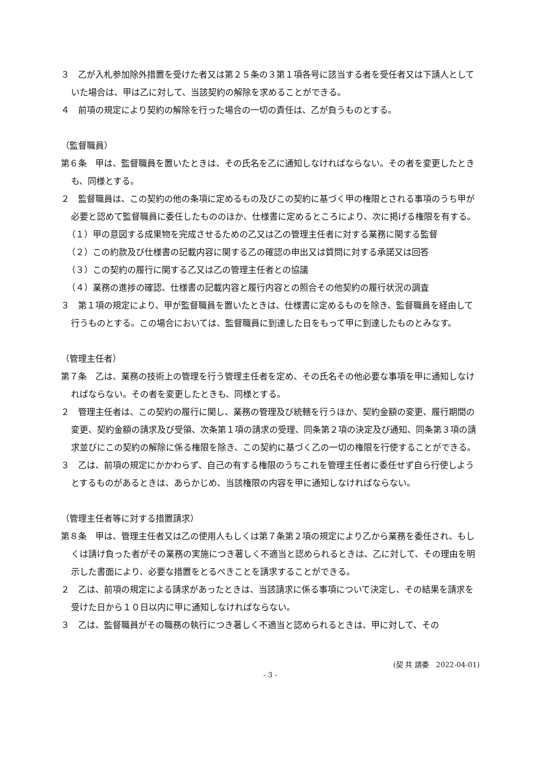３　乙が入札参加除外措置を受けた者又は第２５条の３第１項各号に該当する者を受任者又は下請人としていた場合は、甲は乙に対して、当該契約の解除を求めることができる。
４　前項の規定により契約の解除を行った場合の一切の責任は、乙が負うものとする。
（監督職員）
第６条　甲は、監督職員を置いたときは、その氏名を乙に通知しなければならない。その者を変更したときも、同様とする。
２　監督職員は、この契約の他の条項に定めるもの及びこの契約に基づく甲の権限とされる事項のうち甲が必要と認めて監督職員に委任したもののほか、仕様書に定めるところにより、次に掲げる権限を有する。
（１）甲の意図する成果物を完成させるための乙又は乙の管理主任者に対する業務に関する監督
（２）この約款及び仕様書の記載内容に関する乙の確認の申出又は質問に対する承諾又は回答
（３）この契約の履行に関する乙又は乙の管理主任者との協議
（４）業務の進捗の確認、仕様書の記載内容と履行内容との照合その他契約の履行状況の調査
３　第１項の規定により、甲が監督職員を置いたときは、仕様書に定めるものを除き、監督職員を経由して行うものとする。この場合においては、監督職員に到達した日をもって甲に到達したものとみなす。
（管理主任者）
第７条　乙は、業務の技術上の管理を行う管理主任者を定め、その氏名その他必要な事項を甲に通知しなければならない。その者を変更したときも、同様とする。
２　管理主任者は、この契約の履行に関し、業務の管理及び統轄を行うほか、契約金額の変更、履行期間の変更、契約金額の請求及び受領、次条第１項の請求の受理、同条第２項の決定及び通知、同条第３項の請求並びにこの契約の解除に係る権限を除き、この契約に基づく乙の一切の権限を行使することができる。
３　乙は、前項の規定にかかわらず、自己の有する権限のうちこれを管理主任者に委任せず自ら行使しようとするものがあるときは、あらかじめ、当該権限の内容を甲に通知しなければならない。
（管理主任者等に対する措置請求）
第８条　甲は、管理主任者又は乙の使用人もしくは第７条第２項の規定により乙から業務を委任され、もしくは請け負った者がその業務の実施につき著しく不適当と認められるときは、乙に対して、その理由を明示した書面により、必要な措置をとるべきことを請求することができる。
２　乙は、前項の規定による請求があったときは、当該請求に係る事項について決定し、その結果を請求を受けた日から１０日以内に甲に通知しなければならない。
３　乙は、監督職員がその職務の執行につき著しく不適当と認められるときは、甲に対して、その
(契 共 請委　2022-04-01)
- 3 -